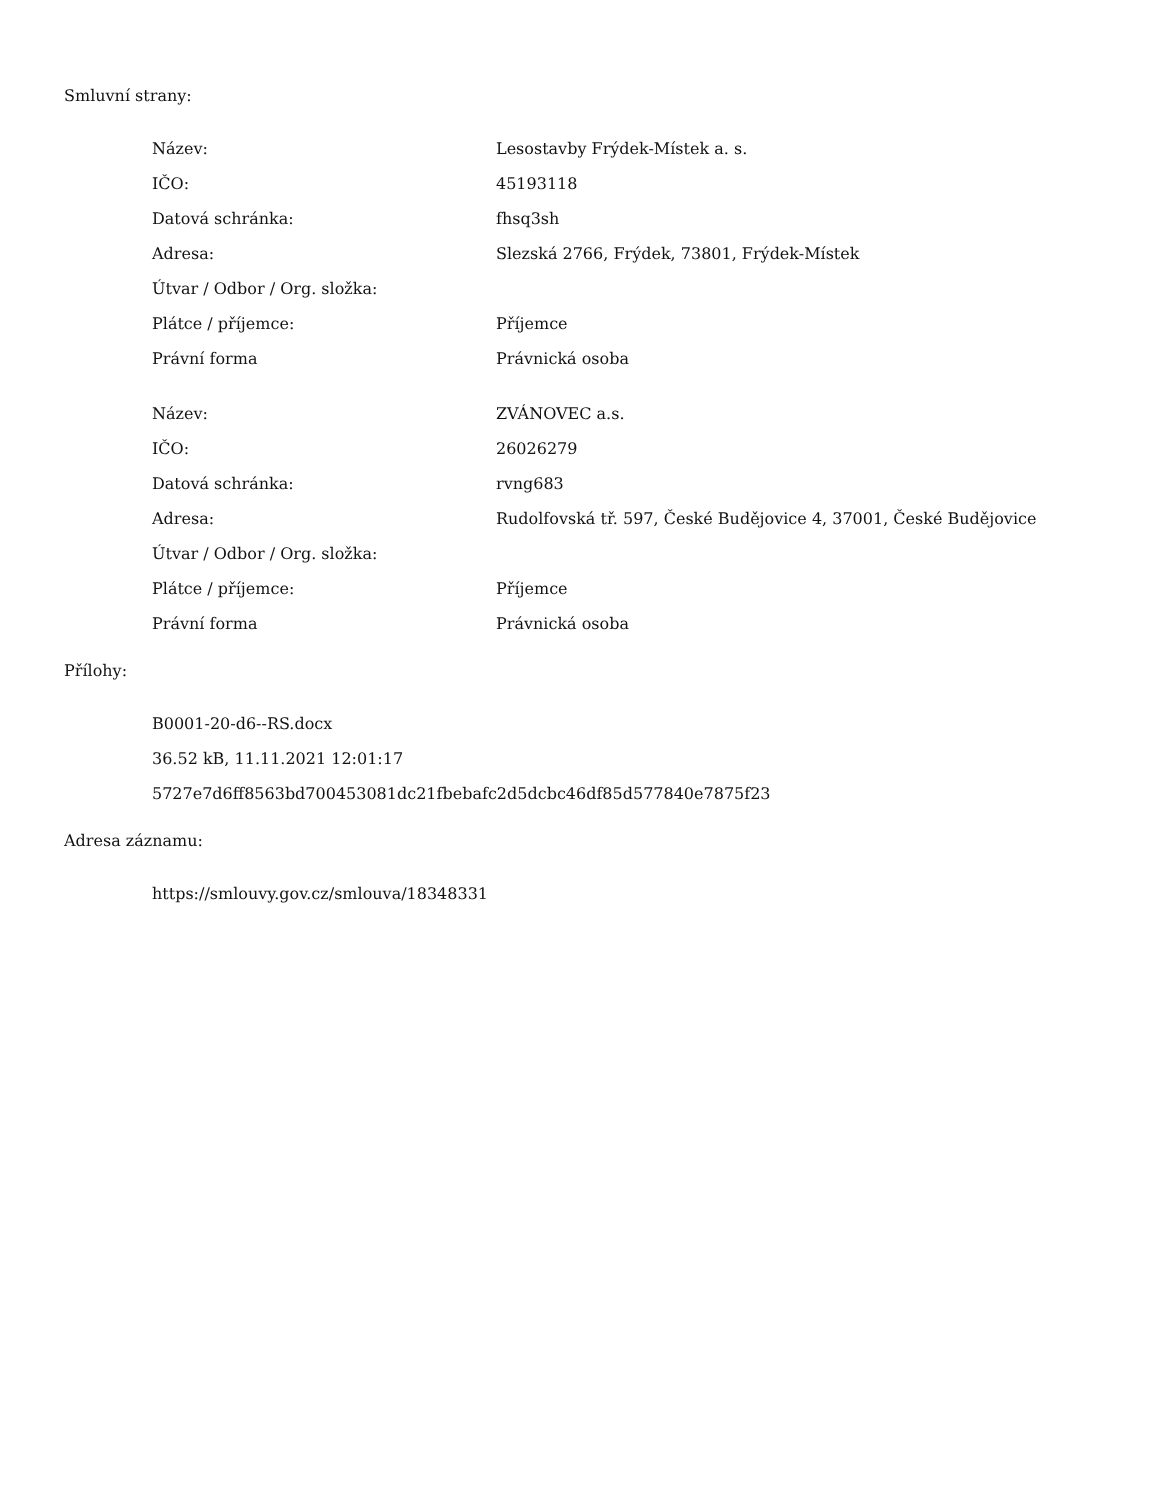Smluvní strany:
| Název: | Lesostavby Frýdek-Místek a. s. |
| IČO: | 45193118 |
| Datová schránka: | fhsq3sh |
| Adresa: | Slezská 2766, Frýdek, 73801, Frýdek-Místek |
| Útvar / Odbor / Org. složka: | |
| Plátce / příjemce: | Příjemce |
| Právní forma | Právnická osoba |
| Název: | ZVÁNOVEC a.s. |
| IČO: | 26026279 |
| Datová schránka: | rvng683 |
| Adresa: | Rudolfovská tř. 597, České Budějovice 4, 37001, České Budějovice |
| Útvar / Odbor / Org. složka: | |
| Plátce / příjemce: | Příjemce |
| Právní forma | Právnická osoba |
Přílohy:
B0001-20-d6--RS.docx
36.52 kB, 11.11.2021 12:01:17
5727e7d6ff8563bd700453081dc21fbebafc2d5dcbc46df85d577840e7875f23
Adresa záznamu:
https://smlouvy.gov.cz/smlouva/18348331